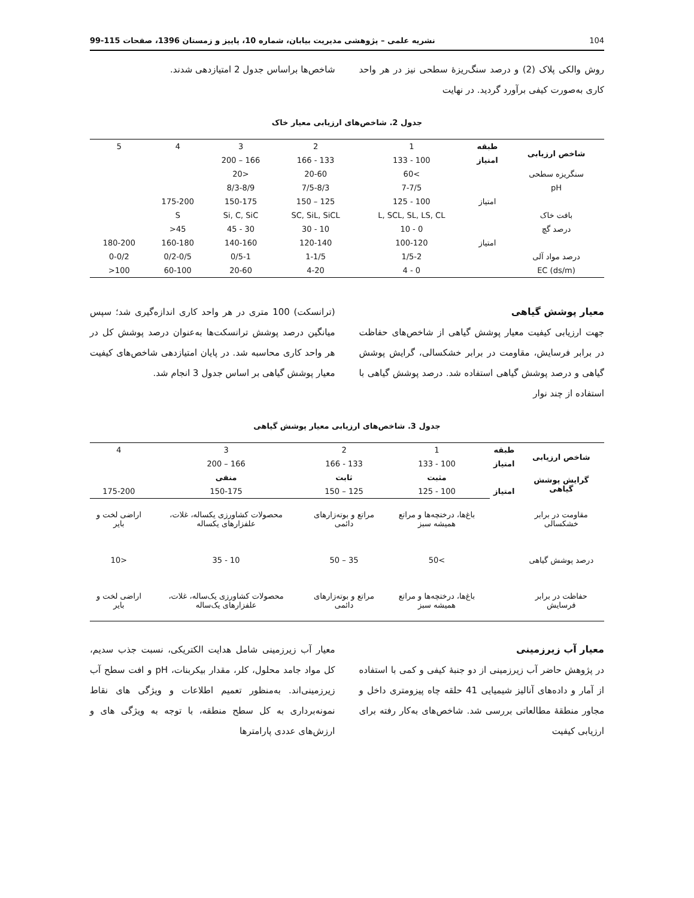104 نشریه علمی – پژوهشی مدیریت بیابان، شماره 10، پاییز و زمستان 1396، صفحات 115-99
روش والکی پلاک (2) و درصد سنگ‌ریزهٔ سطحی نیز در هر واحد کاری به‌صورت کیفی برآورد گردید. در نهایت
شاخص‌ها براساس جدول 2 امتیازدهی شدند.
جدول 2. شاخص‌های ارزیابی معیار خاک
| شاخص ارزیابی | طبقه | 1 | 2 | 3 | 4 | 5 |
| | امتیاز | 100 - 133 | 133 - 166 | 166 – 200 | | |
| سنگریزه سطحی | | >60 | 20-60 | <20 | | |
| pH | | 7-7/5 | 7/5-8/3 | 8/3-8/9 | | |
| | امتیاز | 100 - 125 | 125 – 150 | 150-175 | 175-200 | |
| بافت خاک | | L, SCL, SL, LS, CL | SC, SiL, SiCL | Si, C, SiC | S | |
| درصد گچ | | 0 - 10 | 10 - 30 | 30 - 45 | 45< | |
| | امتیاز | 100-120 | 120-140 | 140-160 | 160-180 | 180-200 |
| درصد مواد آلی | | 1/5-2 | 1-1/5 | 0/5-1 | 0/2-0/5 | 0-0/2 |
| EC (ds/m) | | 0 - 4 | 4-20 | 20-60 | 60-100 | 100< |
معیار پوشش گیاهی
جهت ارزیابی کیفیت معیار پوشش گیاهی از شاخص‌های حفاظت در برابر فرسایش، مقاومت در برابر خشکسالی، گرایش پوشش گیاهی و درصد پوشش گیاهی استفاده شد. درصد پوشش گیاهی با استفاده از چند نوار
(ترانسکت) 100 متری در هر واحد کاری اندازه‌گیری شد؛ سپس میانگین درصد پوشش ترانسکت‌ها به‌عنوان درصد پوشش کل در هر واحد کاری محاسبه شد. در پایان امتیازدهی شاخص‌های کیفیت معیار پوشش گیاهی بر اساس جدول 3 انجام شد.
جدول 3. شاخص‌های ارزیابی معیار پوشش گیاهی
| شاخص ارزیابی | طبقه | 1 | 2 | 3 | 4 |
| | امتیاز | 100 - 133 | 133 - 166 | 166 – 200 | |
| گرایش پوشش گیاهی | | مثبت | ثابت | منفی | |
| | امتیاز | 100 - 125 | 125 – 150 | 150-175 | 175-200 |
| مقاومت در برابر خشکسالی | | باغ‌ها، درختچه‌ها و مراتع همیشه سبز | مراتع و بوته‌زارهای دائمی | محصولات کشاورزی یکساله، غلات، علفزارهای یکساله | اراضی لخت و بایر |
| درصد پوشش گیاهی | | >50 | 35 – 50 | 10 - 35 | <10 |
| حفاظت در برابر فرسایش | | باغ‌ها، درختچه‌ها و مراتع همیشه سبز | مراتع و بوته‌زارهای دائمی | محصولات کشاورزی یک‌ساله، غلات، علفزارهای یک‌ساله | اراضی لخت و بایر |
معیار آب زیرزمینی
در پژوهش حاضر آب زیرزمینی از دو جنبهٔ کیفی و کمی با استفاده از آمار و داده‌های آنالیز شیمیایی 41 حلقه چاه پیزومتری داخل و مجاور منطقهٔ مطالعاتی بررسی شد. شاخص‌های به‌کار رفته برای ارزیابی کیفیت
معیار آب زیرزمینی شامل هدایت الکتریکی، نسبت جذب سدیم، کل مواد جامد محلول، کلر، مقدار بیکربنات، pH و افت سطح آب زیرزمینی‌اند. به‌منظور تعمیم اطلاعات و ویژگی های نقاط نمونه‌برداری به کل سطح منطقه، با توجه به ویژگی های و ارزش‌های عددی پارامترها